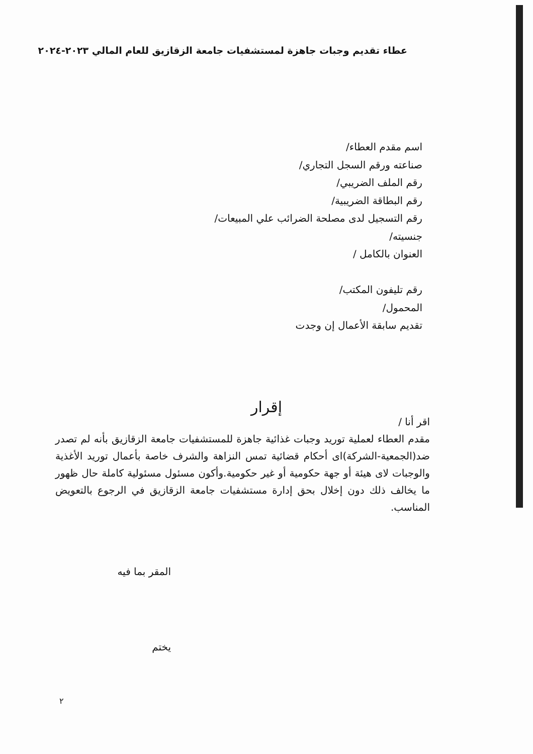عطاء تقديم وجبات جاهزة لمستشفيات جامعة الزقازيق للعام المالي ٢٠٢٣-٢٠٢٤
اسم مقدم العطاء/
صناعته ورقم السجل التجاري/
رقم الملف الضريبي/
رقم البطاقة الضريبية/
رقم التسجيل لدى مصلحة الضرائب علي المبيعات/
جنسيته/
العنوان بالكامل /
رقم تليفون المكتب/
المحمول/
تقديم سابقة الأعمال إن وجدت
إقرار
اقر أنا /
مقدم العطاء لعملية توريد وجبات غذائية جاهزة للمستشفيات جامعة الزقازيق بأنه لم تصدر ضد(الجمعية-الشركة)اى أحكام قضائية تمس النزاهة والشرف خاصة بأعمال توريد الأغذية والوجبات لاى هيئة أو جهة حكومية أو غير حكومية.وأكون مسئول مسئولية كاملة حال ظهور ما يخالف ذلك دون إخلال بحق إدارة مستشفيات جامعة الزقازيق في الرجوع بالتعويض المناسب.
المقر بما فيه
يختم
٢